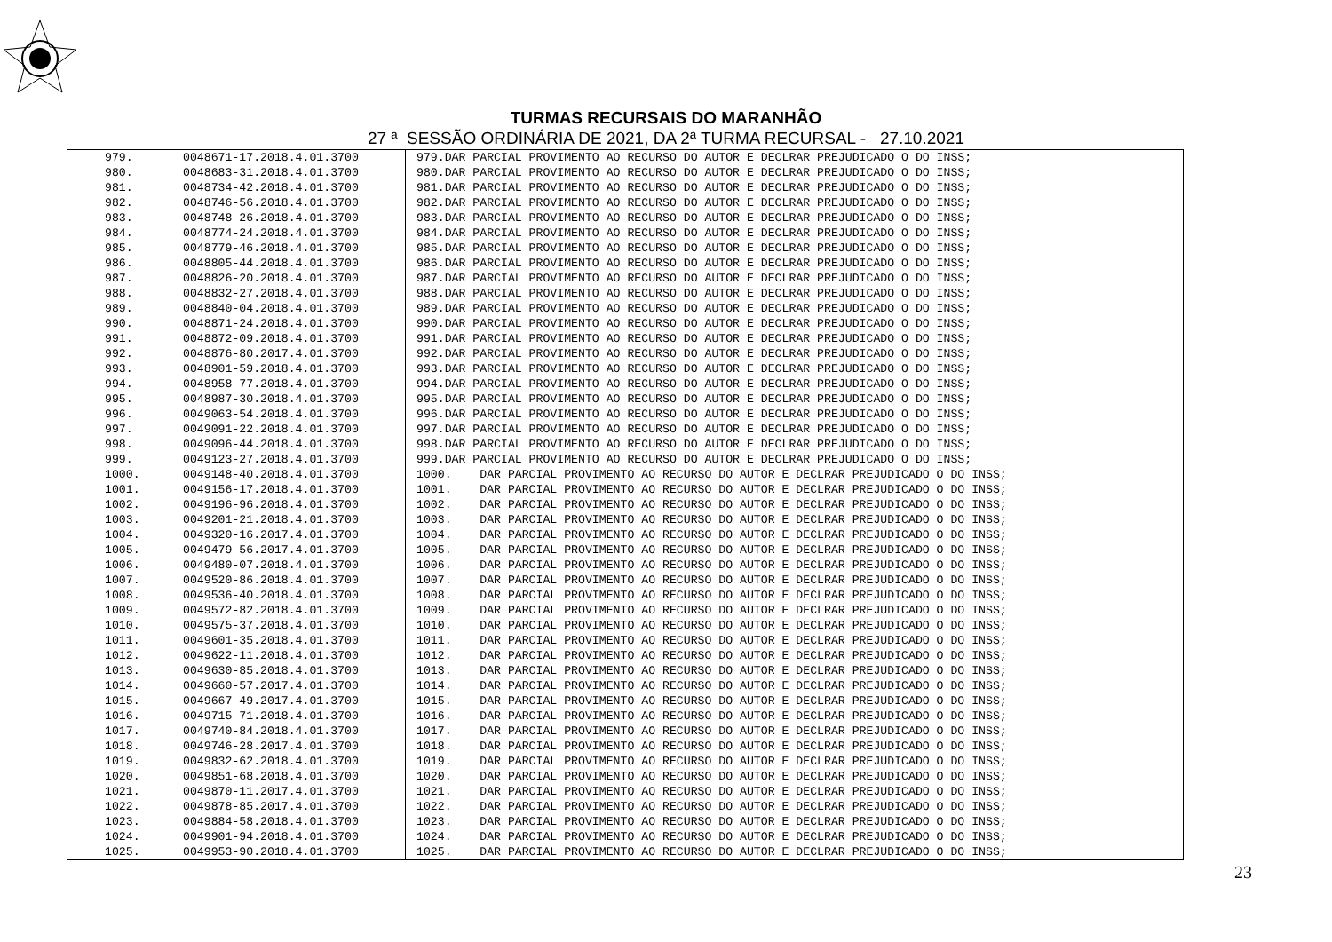TURMAS RECURSAIS DO MARANHÃO
27 ª SESSÃO ORDINÁRIA DE 2021, DA 2ª TURMA RECURSAL - 27.10.2021
| 979. | 0048671-17.2018.4.01.3700 | 979.DAR PARCIAL PROVIMENTO AO RECURSO DO AUTOR E DECLRAR PREJUDICADO O DO INSS; |
| 980. | 0048683-31.2018.4.01.3700 | 980.DAR PARCIAL PROVIMENTO AO RECURSO DO AUTOR E DECLRAR PREJUDICADO O DO INSS; |
| 981. | 0048734-42.2018.4.01.3700 | 981.DAR PARCIAL PROVIMENTO AO RECURSO DO AUTOR E DECLRAR PREJUDICADO O DO INSS; |
| 982. | 0048746-56.2018.4.01.3700 | 982.DAR PARCIAL PROVIMENTO AO RECURSO DO AUTOR E DECLRAR PREJUDICADO O DO INSS; |
| 983. | 0048748-26.2018.4.01.3700 | 983.DAR PARCIAL PROVIMENTO AO RECURSO DO AUTOR E DECLRAR PREJUDICADO O DO INSS; |
| 984. | 0048774-24.2018.4.01.3700 | 984.DAR PARCIAL PROVIMENTO AO RECURSO DO AUTOR E DECLRAR PREJUDICADO O DO INSS; |
| 985. | 0048779-46.2018.4.01.3700 | 985.DAR PARCIAL PROVIMENTO AO RECURSO DO AUTOR E DECLRAR PREJUDICADO O DO INSS; |
| 986. | 0048805-44.2018.4.01.3700 | 986.DAR PARCIAL PROVIMENTO AO RECURSO DO AUTOR E DECLRAR PREJUDICADO O DO INSS; |
| 987. | 0048826-20.2018.4.01.3700 | 987.DAR PARCIAL PROVIMENTO AO RECURSO DO AUTOR E DECLRAR PREJUDICADO O DO INSS; |
| 988. | 0048832-27.2018.4.01.3700 | 988.DAR PARCIAL PROVIMENTO AO RECURSO DO AUTOR E DECLRAR PREJUDICADO O DO INSS; |
| 989. | 0048840-04.2018.4.01.3700 | 989.DAR PARCIAL PROVIMENTO AO RECURSO DO AUTOR E DECLRAR PREJUDICADO O DO INSS; |
| 990. | 0048871-24.2018.4.01.3700 | 990.DAR PARCIAL PROVIMENTO AO RECURSO DO AUTOR E DECLRAR PREJUDICADO O DO INSS; |
| 991. | 0048872-09.2018.4.01.3700 | 991.DAR PARCIAL PROVIMENTO AO RECURSO DO AUTOR E DECLRAR PREJUDICADO O DO INSS; |
| 992. | 0048876-80.2017.4.01.3700 | 992.DAR PARCIAL PROVIMENTO AO RECURSO DO AUTOR E DECLRAR PREJUDICADO O DO INSS; |
| 993. | 0048901-59.2018.4.01.3700 | 993.DAR PARCIAL PROVIMENTO AO RECURSO DO AUTOR E DECLRAR PREJUDICADO O DO INSS; |
| 994. | 0048958-77.2018.4.01.3700 | 994.DAR PARCIAL PROVIMENTO AO RECURSO DO AUTOR E DECLRAR PREJUDICADO O DO INSS; |
| 995. | 0048987-30.2018.4.01.3700 | 995.DAR PARCIAL PROVIMENTO AO RECURSO DO AUTOR E DECLRAR PREJUDICADO O DO INSS; |
| 996. | 0049063-54.2018.4.01.3700 | 996.DAR PARCIAL PROVIMENTO AO RECURSO DO AUTOR E DECLRAR PREJUDICADO O DO INSS; |
| 997. | 0049091-22.2018.4.01.3700 | 997.DAR PARCIAL PROVIMENTO AO RECURSO DO AUTOR E DECLRAR PREJUDICADO O DO INSS; |
| 998. | 0049096-44.2018.4.01.3700 | 998.DAR PARCIAL PROVIMENTO AO RECURSO DO AUTOR E DECLRAR PREJUDICADO O DO INSS; |
| 999. | 0049123-27.2018.4.01.3700 | 999.DAR PARCIAL PROVIMENTO AO RECURSO DO AUTOR E DECLRAR PREJUDICADO O DO INSS; |
| 1000. | 0049148-40.2018.4.01.3700 | 1000. DAR PARCIAL PROVIMENTO AO RECURSO DO AUTOR E DECLRAR PREJUDICADO O DO INSS; |
| 1001. | 0049156-17.2018.4.01.3700 | 1001. DAR PARCIAL PROVIMENTO AO RECURSO DO AUTOR E DECLRAR PREJUDICADO O DO INSS; |
| 1002. | 0049196-96.2018.4.01.3700 | 1002. DAR PARCIAL PROVIMENTO AO RECURSO DO AUTOR E DECLRAR PREJUDICADO O DO INSS; |
| 1003. | 0049201-21.2018.4.01.3700 | 1003. DAR PARCIAL PROVIMENTO AO RECURSO DO AUTOR E DECLRAR PREJUDICADO O DO INSS; |
| 1004. | 0049320-16.2017.4.01.3700 | 1004. DAR PARCIAL PROVIMENTO AO RECURSO DO AUTOR E DECLRAR PREJUDICADO O DO INSS; |
| 1005. | 0049479-56.2017.4.01.3700 | 1005. DAR PARCIAL PROVIMENTO AO RECURSO DO AUTOR E DECLRAR PREJUDICADO O DO INSS; |
| 1006. | 0049480-07.2018.4.01.3700 | 1006. DAR PARCIAL PROVIMENTO AO RECURSO DO AUTOR E DECLRAR PREJUDICADO O DO INSS; |
| 1007. | 0049520-86.2018.4.01.3700 | 1007. DAR PARCIAL PROVIMENTO AO RECURSO DO AUTOR E DECLRAR PREJUDICADO O DO INSS; |
| 1008. | 0049536-40.2018.4.01.3700 | 1008. DAR PARCIAL PROVIMENTO AO RECURSO DO AUTOR E DECLRAR PREJUDICADO O DO INSS; |
| 1009. | 0049572-82.2018.4.01.3700 | 1009. DAR PARCIAL PROVIMENTO AO RECURSO DO AUTOR E DECLRAR PREJUDICADO O DO INSS; |
| 1010. | 0049575-37.2018.4.01.3700 | 1010. DAR PARCIAL PROVIMENTO AO RECURSO DO AUTOR E DECLRAR PREJUDICADO O DO INSS; |
| 1011. | 0049601-35.2018.4.01.3700 | 1011. DAR PARCIAL PROVIMENTO AO RECURSO DO AUTOR E DECLRAR PREJUDICADO O DO INSS; |
| 1012. | 0049622-11.2018.4.01.3700 | 1012. DAR PARCIAL PROVIMENTO AO RECURSO DO AUTOR E DECLRAR PREJUDICADO O DO INSS; |
| 1013. | 0049630-85.2018.4.01.3700 | 1013. DAR PARCIAL PROVIMENTO AO RECURSO DO AUTOR E DECLRAR PREJUDICADO O DO INSS; |
| 1014. | 0049660-57.2017.4.01.3700 | 1014. DAR PARCIAL PROVIMENTO AO RECURSO DO AUTOR E DECLRAR PREJUDICADO O DO INSS; |
| 1015. | 0049667-49.2017.4.01.3700 | 1015. DAR PARCIAL PROVIMENTO AO RECURSO DO AUTOR E DECLRAR PREJUDICADO O DO INSS; |
| 1016. | 0049715-71.2018.4.01.3700 | 1016. DAR PARCIAL PROVIMENTO AO RECURSO DO AUTOR E DECLRAR PREJUDICADO O DO INSS; |
| 1017. | 0049740-84.2018.4.01.3700 | 1017. DAR PARCIAL PROVIMENTO AO RECURSO DO AUTOR E DECLRAR PREJUDICADO O DO INSS; |
| 1018. | 0049746-28.2017.4.01.3700 | 1018. DAR PARCIAL PROVIMENTO AO RECURSO DO AUTOR E DECLRAR PREJUDICADO O DO INSS; |
| 1019. | 0049832-62.2018.4.01.3700 | 1019. DAR PARCIAL PROVIMENTO AO RECURSO DO AUTOR E DECLRAR PREJUDICADO O DO INSS; |
| 1020. | 0049851-68.2018.4.01.3700 | 1020. DAR PARCIAL PROVIMENTO AO RECURSO DO AUTOR E DECLRAR PREJUDICADO O DO INSS; |
| 1021. | 0049870-11.2017.4.01.3700 | 1021. DAR PARCIAL PROVIMENTO AO RECURSO DO AUTOR E DECLRAR PREJUDICADO O DO INSS; |
| 1022. | 0049878-85.2017.4.01.3700 | 1022. DAR PARCIAL PROVIMENTO AO RECURSO DO AUTOR E DECLRAR PREJUDICADO O DO INSS; |
| 1023. | 0049884-58.2018.4.01.3700 | 1023. DAR PARCIAL PROVIMENTO AO RECURSO DO AUTOR E DECLRAR PREJUDICADO O DO INSS; |
| 1024. | 0049901-94.2018.4.01.3700 | 1024. DAR PARCIAL PROVIMENTO AO RECURSO DO AUTOR E DECLRAR PREJUDICADO O DO INSS; |
| 1025. | 0049953-90.2018.4.01.3700 | 1025. DAR PARCIAL PROVIMENTO AO RECURSO DO AUTOR E DECLRAR PREJUDICADO O DO INSS; |
23